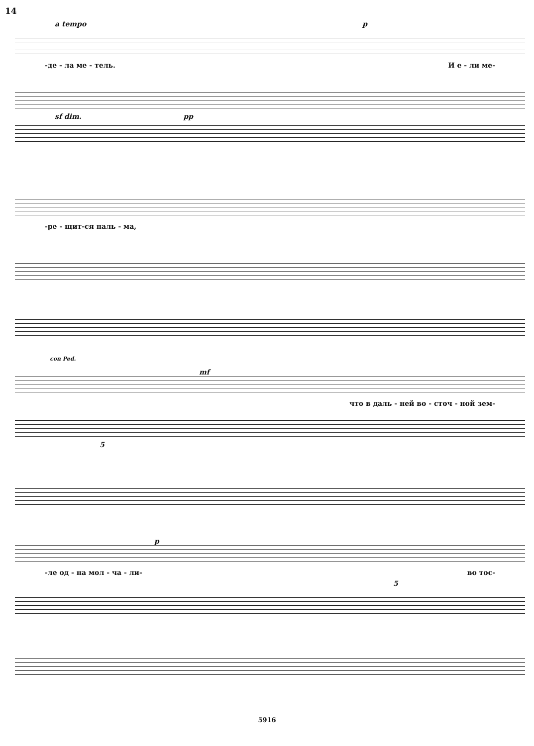14
a tempo p
-де - ла ме - тель. И е - ли ме-
sf dim. pp
-ре - щит-ся паль - ма,
con Ped.
mf
что в даль - ней во - сточ - ной зем-
5
p
-ле од - на мол - ча - ли- во тос-
5
5916